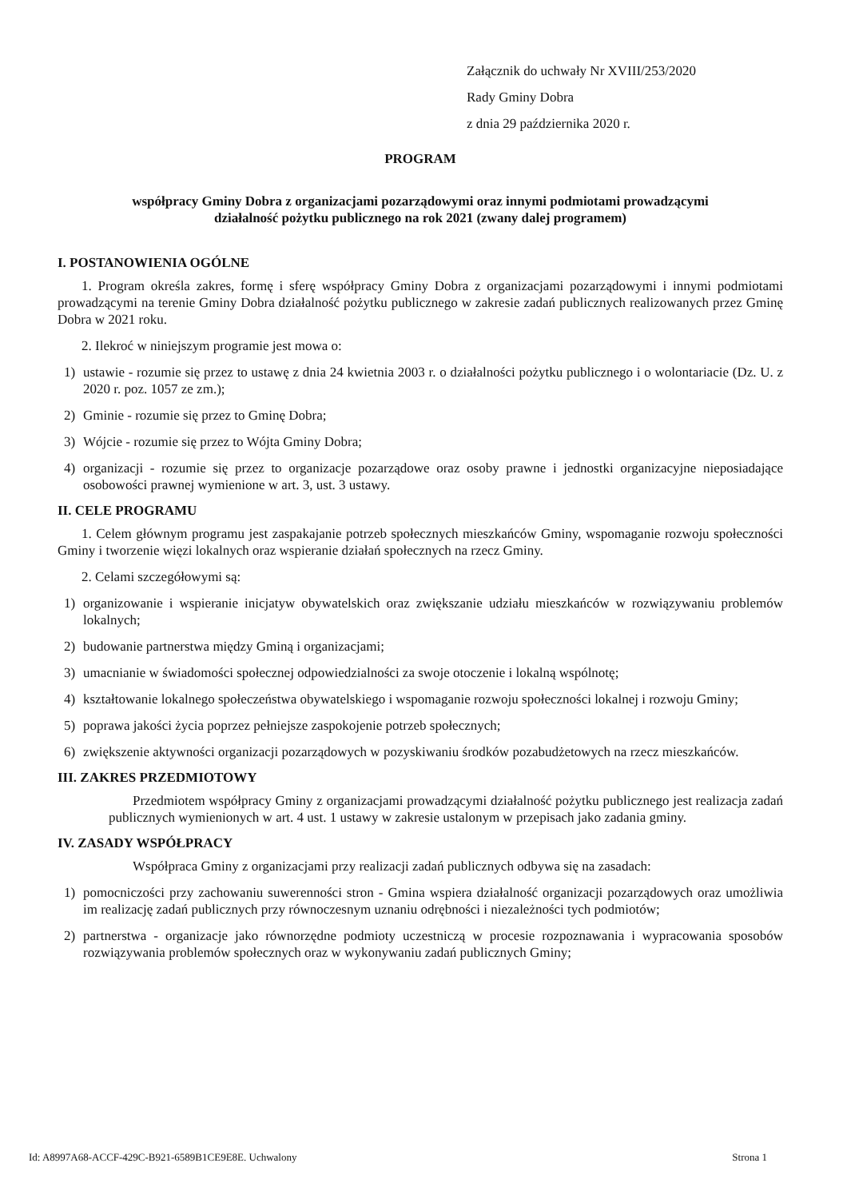Załącznik do uchwały Nr XVIII/253/2020
Rady Gminy Dobra
z dnia 29 października 2020 r.
PROGRAM
współpracy Gminy Dobra z organizacjami pozarządowymi oraz innymi podmiotami prowadzącymi
działalność pożytku publicznego na rok 2021 (zwany dalej programem)
I. POSTANOWIENIA OGÓLNE
1. Program określa zakres, formę i sferę współpracy Gminy Dobra z organizacjami pozarządowymi i innymi podmiotami prowadzącymi na terenie Gminy Dobra działalność pożytku publicznego w zakresie zadań publicznych realizowanych przez Gminę Dobra w 2021 roku.
2. Ilekroć w niniejszym programie jest mowa o:
1) ustawie - rozumie się przez to ustawę z dnia 24 kwietnia 2003 r. o działalności pożytku publicznego i o wolontariacie (Dz. U. z 2020 r. poz. 1057 ze zm.);
2) Gminie - rozumie się przez to Gminę Dobra;
3) Wójcie - rozumie się przez to Wójta Gminy Dobra;
4) organizacji - rozumie się przez to organizacje pozarządowe oraz osoby prawne i jednostki organizacyjne nieposiadające osobowości prawnej wymienione w art. 3, ust. 3 ustawy.
II. CELE PROGRAMU
1. Celem głównym programu jest zaspakajanie potrzeb społecznych mieszkańców Gminy, wspomaganie rozwoju społeczności Gminy i tworzenie więzi lokalnych oraz wspieranie działań społecznych na rzecz Gminy.
2. Celami szczegółowymi są:
1) organizowanie i wspieranie inicjatyw obywatelskich oraz zwiększanie udziału mieszkańców w rozwiązywaniu problemów lokalnych;
2) budowanie partnerstwa między Gminą i organizacjami;
3) umacnianie w świadomości społecznej odpowiedzialności za swoje otoczenie i lokalną wspólnotę;
4) kształtowanie lokalnego społeczeństwa obywatelskiego i wspomaganie rozwoju społeczności lokalnej i rozwoju Gminy;
5) poprawa jakości życia poprzez pełniejsze zaspokojenie potrzeb społecznych;
6) zwiększenie aktywności organizacji pozarządowych w pozyskiwaniu środków pozabudżetowych na rzecz mieszkańców.
III. ZAKRES PRZEDMIOTOWY
Przedmiotem współpracy Gminy z organizacjami prowadzącymi działalność pożytku publicznego jest realizacja zadań publicznych wymienionych w art. 4 ust. 1 ustawy w zakresie ustalonym w przepisach jako zadania gminy.
IV. ZASADY WSPÓŁPRACY
Współpraca Gminy z organizacjami przy realizacji zadań publicznych odbywa się na zasadach:
1) pomocniczości przy zachowaniu suwerenności stron - Gmina wspiera działalność organizacji pozarządowych oraz umożliwia im realizację zadań publicznych przy równoczesnym uznaniu odrębności i niezależności tych podmiotów;
2) partnerstwa - organizacje jako równorzędne podmioty uczestniczą w procesie rozpoznawania i wypracowania sposobów rozwiązywania problemów społecznych oraz w wykonywaniu zadań publicznych Gminy;
Id: A8997A68-ACCF-429C-B921-6589B1CE9E8E. Uchwalony Strona 1